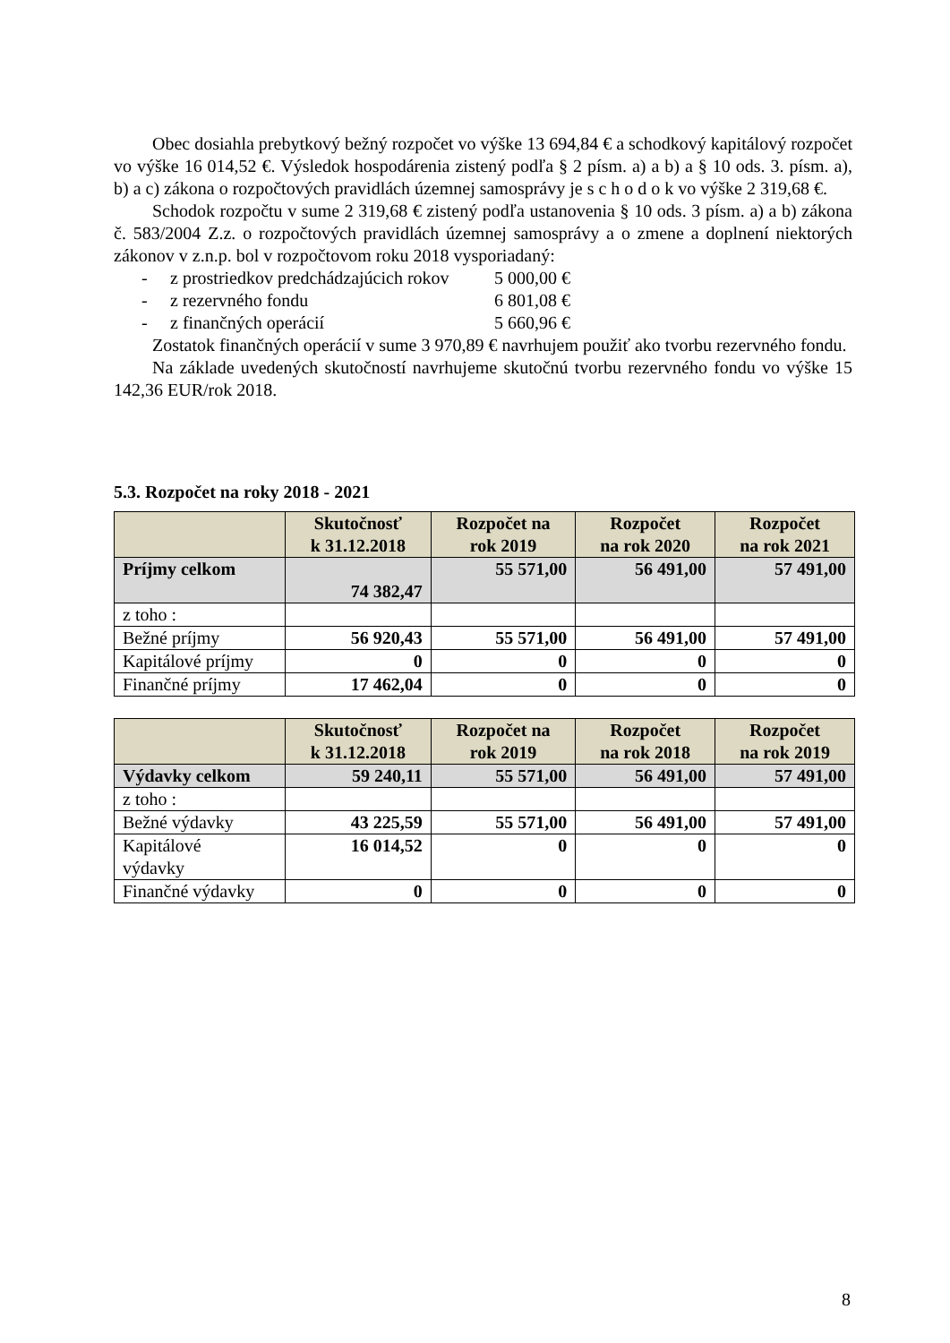Obec dosiahla prebytkový bežný rozpočet vo výške 13 694,84 € a schodkový kapitálový rozpočet vo výške 16 014,52 €. Výsledok hospodárenia zistený podľa § 2 písm. a) a b) a § 10 ods. 3. písm. a), b) a c) zákona o rozpočtových pravidlách územnej samosprávy je s c h o d o k vo výške 2 319,68 €.
Schodok rozpočtu v sume 2 319,68 € zistený podľa ustanovenia § 10 ods. 3 písm. a) a b) zákona č. 583/2004 Z.z. o rozpočtových pravidlách územnej samosprávy a o zmene a doplnení niektorých zákonov v z.n.p. bol v rozpočtovom roku 2018 vysporiadaný:
- z prostriedkov predchádzajúcich rokov 5 000,00 €
- z rezervného fondu 6 801,08 €
- z finančných operácií 5 660,96 €
Zostatok finančných operácií v sume 3 970,89 € navrhujem použiť ako tvorbu rezervného fondu.
Na základe uvedených skutočností navrhujeme skutočnú tvorbu rezervného fondu vo výške 15 142,36 EUR/rok 2018.
5.3. Rozpočet na roky 2018 - 2021
| | Skutočnosť k 31.12.2018 | Rozpočet na rok 2019 | Rozpočet na rok 2020 | Rozpočet na rok 2021 |
| --- | --- | --- | --- | --- |
| Príjmy celkom | 74 382,47 | 55 571,00 | 56 491,00 | 57 491,00 |
| z toho : | | | | |
| Bežné príjmy | 56 920,43 | 55 571,00 | 56 491,00 | 57 491,00 |
| Kapitálové príjmy | 0 | 0 | 0 | 0 |
| Finančné príjmy | 17 462,04 | 0 | 0 | 0 |
| | Skutočnosť k 31.12.2018 | Rozpočet na rok 2019 | Rozpočet na rok 2018 | Rozpočet na rok 2019 |
| --- | --- | --- | --- | --- |
| Výdavky celkom | 59 240,11 | 55 571,00 | 56 491,00 | 57 491,00 |
| z toho : | | | | |
| Bežné výdavky | 43 225,59 | 55 571,00 | 56 491,00 | 57 491,00 |
| Kapitálové výdavky | 16 014,52 | 0 | 0 | 0 |
| Finančné výdavky | 0 | 0 | 0 | 0 |
8